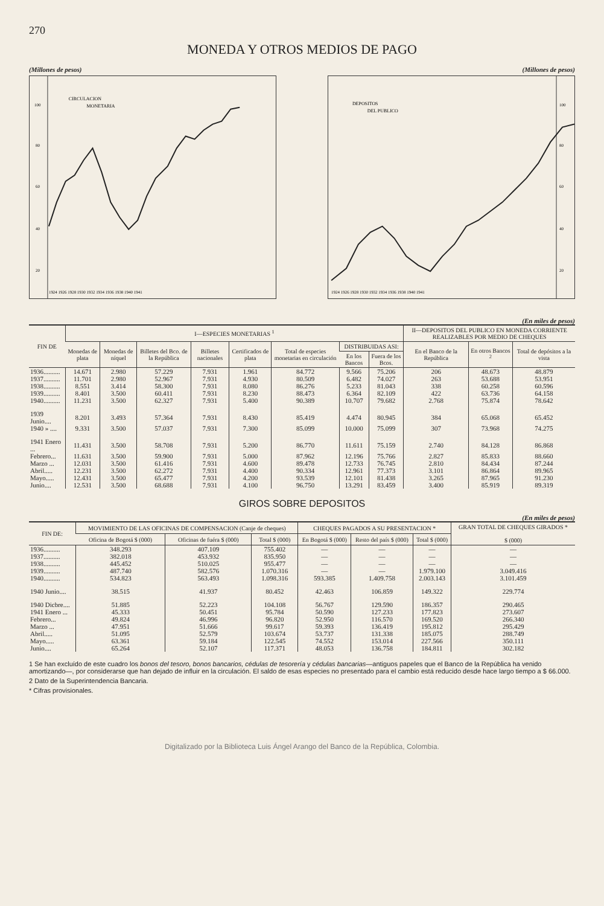270
MONEDA Y OTROS MEDIOS DE PAGO
(Millones de pesos) (Millones de pesos)
CIRCULACION
MONETARIA
100
80
60
40
20
1924 1926 1928 1930 1932 1934 1936 1938 1940 1941
DEPOSITOS
DEL PUBLICO
100
80
60
40
20
1924 1926 1928 1930 1932 1934 1936 1938 1940 1941
(En miles de pesos)
| FIN DE | I—ESPECIES MONETARIAS <sup>1</sup> | | | | | | | | II—DEPOSITOS DEL PUBLICO EN MONEDA CORRIENTE REALIZABLES POR MEDIO DE CHEQUES | | |
| --- | --- | --- | --- | --- | --- | --- | --- | --- | --- | --- | --- |
| | Monedas de plata | Monedas de níquel | Billetes del Bco. de la República | Billetes nacionales | Certificados de plata | Total de especies monetarias en circulación | DISTRIBUIDAS ASI: | | En el Banco de la República | En otros Bancos <sup>2</sup> | Total de depósitos a la vista |
| | | | | | | | En los Bancos | Fuera de los Bcos. | | | |
| 1936.......... | 14.671 | 2.980 | 57.229 | 7.931 | 1.961 | 84.772 | 9.566 | 75.206 | 206 | 48.673 | 48.879 |
| 1937.......... | 11.701 | 2.980 | 52.967 | 7.931 | 4.930 | 80.509 | 6.482 | 74.027 | 263 | 53.688 | 53.951 |
| 1938.......... | 8.551 | 3.414 | 58.300 | 7.931 | 8.080 | 86.276 | 5.233 | 81.043 | 338 | 60.258 | 60.596 |
| 1939.......... | 8.401 | 3.500 | 60.411 | 7.931 | 8.230 | 88.473 | 6.364 | 82.109 | 422 | 63.736 | 64.158 |
| 1940.......... | 11.231 | 3.500 | 62.327 | 7.931 | 5.400 | 90.389 | 10.707 | 79.682 | 2.768 | 75.874 | 78.642 |
| 1939 Junio.... | 8.201 | 3.493 | 57.364 | 7.931 | 8.430 | 85.419 | 4.474 | 80.945 | 384 | 65.068 | 65.452 |
| 1940 » .... | 9.331 | 3.500 | 57.037 | 7.931 | 7.300 | 85.099 | 10.000 | 75.099 | 307 | 73.968 | 74.275 |
| 1941 Enero ... | 11.431 | 3.500 | 58.708 | 7.931 | 5.200 | 86.770 | 11.611 | 75.159 | 2.740 | 84.128 | 86.868 |
| Febrero... | 11.631 | 3.500 | 59.900 | 7.931 | 5.000 | 87.962 | 12.196 | 75.766 | 2.827 | 85.833 | 88.660 |
| Marzo ... | 12.031 | 3.500 | 61.416 | 7.931 | 4.600 | 89.478 | 12.733 | 76.745 | 2.810 | 84.434 | 87.244 |
| Abril..... | 12.231 | 3.500 | 62.272 | 7.931 | 4.400 | 90.334 | 12.961 | 77.373 | 3.101 | 86.864 | 89.965 |
| Mayo..... | 12.431 | 3.500 | 65.477 | 7.931 | 4.200 | 93.539 | 12.101 | 81.438 | 3.265 | 87.965 | 91.230 |
| Junio.... | 12.531 | 3.500 | 68.688 | 7.931 | 4.100 | 96.750 | 13.291 | 83.459 | 3.400 | 85.919 | 89.319 |
GIROS SOBRE DEPOSITOS
(En miles de pesos)
| FIN DE: | MOVIMIENTO DE LAS OFICINAS DE COMPENSACION (Canje de cheques) | | | CHEQUES PAGADOS A SU PRESENTACION * | | | GRAN TOTAL DE CHEQUES GIRADOS * $ (000) |
| --- | --- | --- | --- | --- | --- | --- | --- |
| | Oficina de Bogotá $ (000) | Oficinas de fuéra $ (000) | Total $ (000) | En Bogotá $ (000) | Resto del país $ (000) | Total $ (000) | |
| 1936.......... | 348.293 | 407.109 | 755.402 | — | — | — | — |
| 1937.......... | 382.018 | 453.932 | 835.950 | — | — | — | — |
| 1938.......... | 445.452 | 510.025 | 955.477 | — | — | — | — |
| 1939.......... | 487.740 | 582.576 | 1.070.316 | — | — | 1.979.100 | 3.049.416 |
| 1940.......... | 534.823 | 563.493 | 1.098.316 | 593.385 | 1.409.758 | 2.003.143 | 3.101.459 |
| 1940 Junio.... | 38.515 | 41.937 | 80.452 | 42.463 | 106.859 | 149.322 | 229.774 |
| 1940 Dicbre.... | 51.885 | 52.223 | 104.108 | 56.767 | 129.590 | 186.357 | 290.465 |
| 1941 Enero ... | 45.333 | 50.451 | 95.784 | 50.590 | 127.233 | 177.823 | 273.607 |
| Febrero... | 49.824 | 46.996 | 96.820 | 52.950 | 116.570 | 169.520 | 266.340 |
| Marzo ... | 47.951 | 51.666 | 99.617 | 59.393 | 136.419 | 195.812 | 295.429 |
| Abril..... | 51.095 | 52.579 | 103.674 | 53.737 | 131.338 | 185.075 | 288.749 |
| Mayo..... | 63.361 | 59.184 | 122.545 | 74.552 | 153.014 | 227.566 | 350.111 |
| Junio.... | 65.264 | 52.107 | 117.371 | 48.053 | 136.758 | 184.811 | 302.182 |
1 Se han excluído de este cuadro los bonos del tesoro, bonos bancarios, cédulas de tesorería y cédulas bancarias—antiguos papeles que el Banco de la República ha venido amortizando—, por considerarse que han dejado de influir en la circulación. El saldo de esas especies no presentado para el cambio está reducido desde hace largo tiempo a $ 66.000.
2 Dato de la Superintendencia Bancaria.
* Cifras provisionales.
Digitalizado por la Biblioteca Luis Ángel Arango del Banco de la República, Colombia.